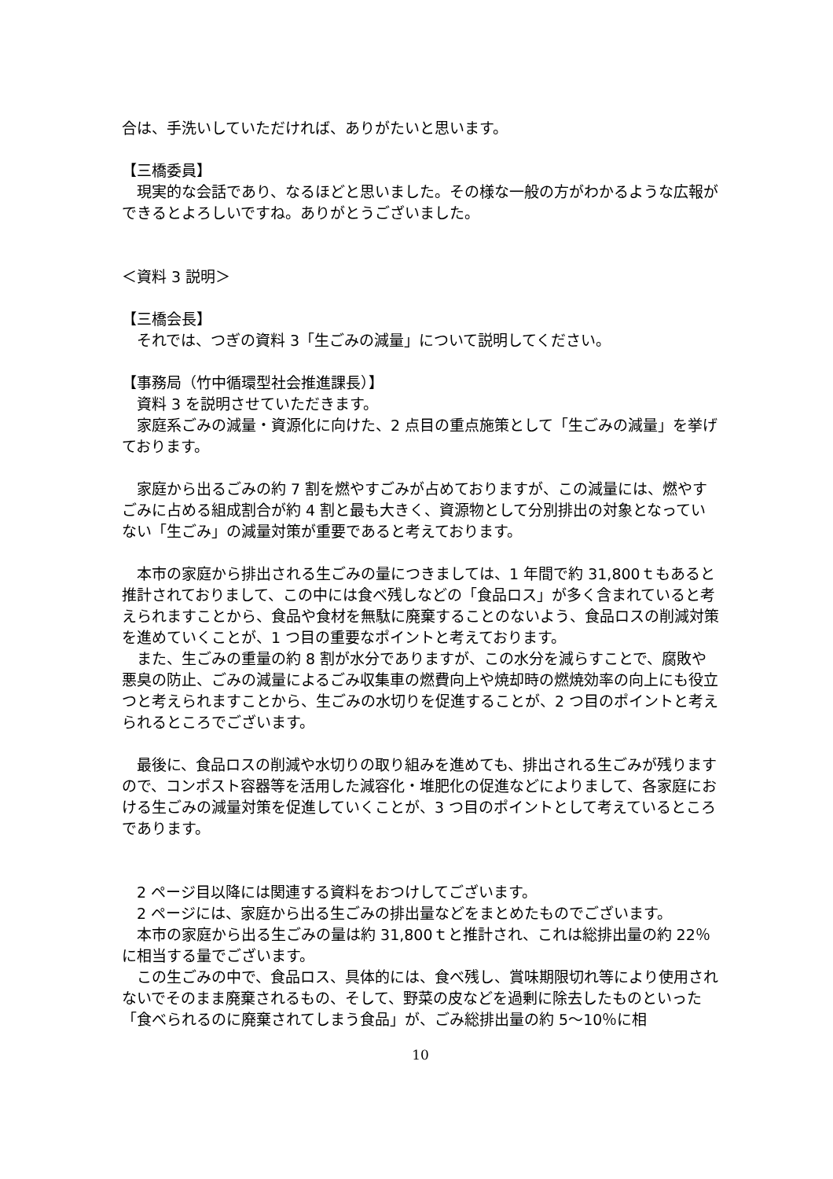合は、手洗いしていただければ、ありがたいと思います。
【三橋委員】
　現実的な会話であり、なるほどと思いました。その様な一般の方がわかるような広報ができるとよろしいですね。ありがとうございました。
＜資料 3 説明＞
【三橋会長】
　それでは、つぎの資料 3「生ごみの減量」について説明してください。
【事務局（竹中循環型社会推進課長）】
　資料 3 を説明させていただきます。
　家庭系ごみの減量・資源化に向けた、2 点目の重点施策として「生ごみの減量」を挙げております。
　家庭から出るごみの約 7 割を燃やすごみが占めておりますが、この減量には、燃やすごみに占める組成割合が約 4 割と最も大きく、資源物として分別排出の対象となっていない「生ごみ」の減量対策が重要であると考えております。
　本市の家庭から排出される生ごみの量につきましては、1 年間で約 31,800ｔもあると推計されておりまして、この中には食べ残しなどの「食品ロス」が多く含まれていると考えられますことから、食品や食材を無駄に廃棄することのないよう、食品ロスの削減対策を進めていくことが、1 つ目の重要なポイントと考えております。
　また、生ごみの重量の約 8 割が水分でありますが、この水分を減らすことで、腐敗や悪臭の防止、ごみの減量によるごみ収集車の燃費向上や焼却時の燃焼効率の向上にも役立つと考えられますことから、生ごみの水切りを促進することが、2 つ目のポイントと考えられるところでございます。
　最後に、食品ロスの削減や水切りの取り組みを進めても、排出される生ごみが残りますので、コンポスト容器等を活用した減容化・堆肥化の促進などによりまして、各家庭における生ごみの減量対策を促進していくことが、3 つ目のポイントとして考えているところであります。
　2 ページ目以降には関連する資料をおつけしてございます。
　2 ページには、家庭から出る生ごみの排出量などをまとめたものでございます。
　本市の家庭から出る生ごみの量は約 31,800ｔと推計され、これは総排出量の約 22％に相当する量でございます。
　この生ごみの中で、食品ロス、具体的には、食べ残し、賞味期限切れ等により使用されないでそのまま廃棄されるもの、そして、野菜の皮などを過剰に除去したものといった「食べられるのに廃棄されてしまう食品」が、ごみ総排出量の約 5～10％に相
10